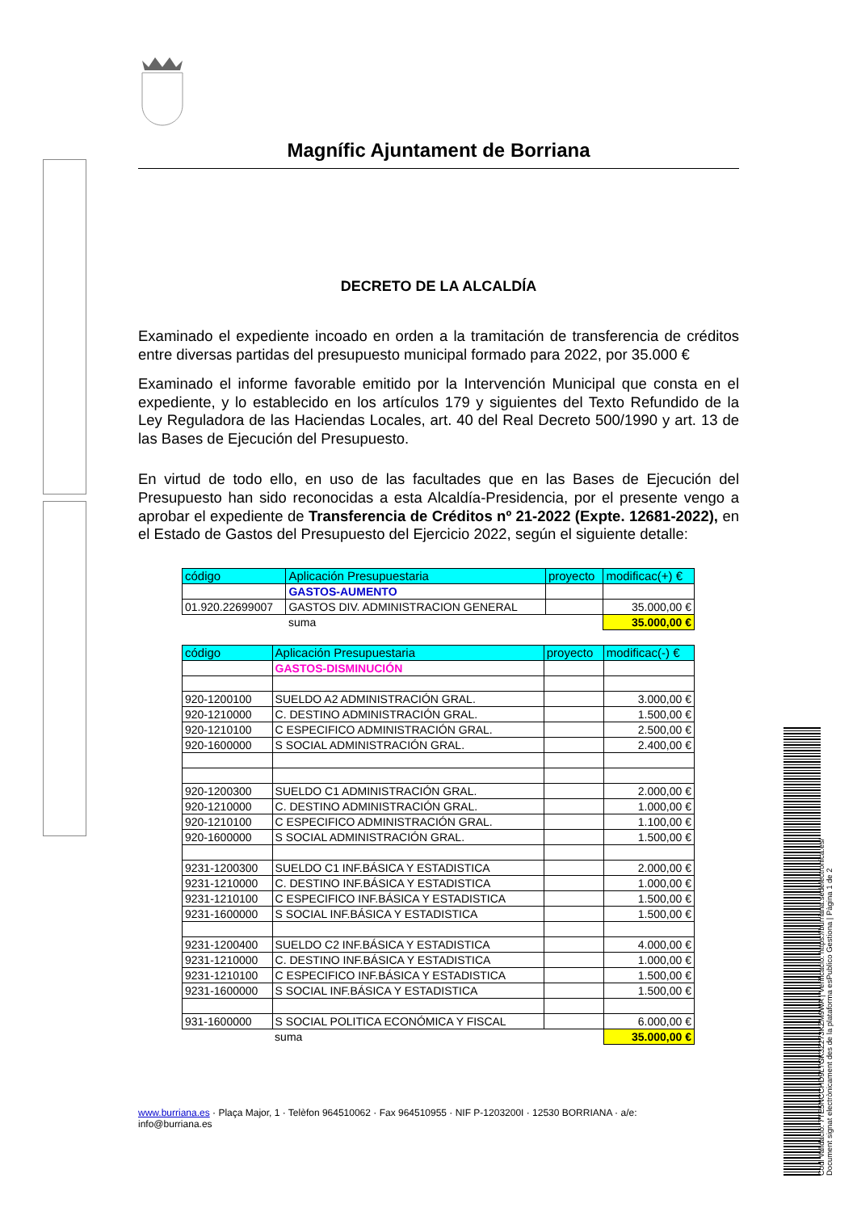Codi Validació: 7TE5NCCHD9LTGK3Z273KZM9WA | Verificació: https://burriana.sedelectronica.es/
Document signat electrònicament des de la plataforma esPublico Gestiona | Pàgina 1 de 2
Magnífic Ajuntament de Borriana
DECRETO DE LA ALCALDÍA
Examinado el expediente incoado en orden a la tramitación de transferencia de créditos entre diversas partidas del presupuesto municipal formado para 2022, por 35.000 €
Examinado el informe favorable emitido por la Intervención Municipal que consta en el expediente, y lo establecido en los artículos 179 y siguientes del Texto Refundido de la Ley Reguladora de las Haciendas Locales, art. 40 del Real Decreto 500/1990 y art. 13 de las Bases de Ejecución del Presupuesto.
En virtud de todo ello, en uso de las facultades que en las Bases de Ejecución del Presupuesto han sido reconocidas a esta Alcaldía-Presidencia, por el presente vengo a aprobar el expediente de Transferencia de Créditos nº 21-2022 (Expte. 12681-2022), en el Estado de Gastos del Presupuesto del Ejercicio 2022, según el siguiente detalle:
| código | Aplicación Presupuestaria | proyecto | modificac(+) € |
| | GASTOS-AUMENTO | | |
| 01.920.22699007 | GASTOS DIV. ADMINISTRACION GENERAL | | 35.000,00 € |
| | suma | | 35.000,00 € |
| código | Aplicación Presupuestaria | proyecto | modificac(-) € |
| | GASTOS-DISMINUCIÓN | | |
| 920-1200100 | SUELDO A2 ADMINISTRACIÓN GRAL. | | 3.000,00 € |
| 920-1210000 | C. DESTINO ADMINISTRACIÓN GRAL. | | 1.500,00 € |
| 920-1210100 | C ESPECIFICO ADMINISTRACIÓN GRAL. | | 2.500,00 € |
| 920-1600000 | S SOCIAL ADMINISTRACIÓN GRAL. | | 2.400,00 € |
| 920-1200300 | SUELDO C1 ADMINISTRACIÓN GRAL. | | 2.000,00 € |
| 920-1210000 | C. DESTINO ADMINISTRACIÓN GRAL. | | 1.000,00 € |
| 920-1210100 | C ESPECIFICO ADMINISTRACIÓN GRAL. | | 1.100,00 € |
| 920-1600000 | S SOCIAL ADMINISTRACIÓN GRAL. | | 1.500,00 € |
| 9231-1200300 | SUELDO C1 INF.BÁSICA Y ESTADISTICA | | 2.000,00 € |
| 9231-1210000 | C. DESTINO INF.BÁSICA Y ESTADISTICA | | 1.000,00 € |
| 9231-1210100 | C ESPECIFICO INF.BÁSICA Y ESTADISTICA | | 1.500,00 € |
| 9231-1600000 | S SOCIAL INF.BÁSICA Y ESTADISTICA | | 1.500,00 € |
| 9231-1200400 | SUELDO C2 INF.BÁSICA Y ESTADISTICA | | 4.000,00 € |
| 9231-1210000 | C. DESTINO INF.BÁSICA Y ESTADISTICA | | 1.000,00 € |
| 9231-1210100 | C ESPECIFICO INF.BÁSICA Y ESTADISTICA | | 1.500,00 € |
| 9231-1600000 | S SOCIAL INF.BÁSICA Y ESTADISTICA | | 1.500,00 € |
| 931-1600000 | S SOCIAL POLITICA ECONÓMICA Y FISCAL | | 6.000,00 € |
| | suma | | 35.000,00 € |
www.burriana.es · Plaça Major, 1 · Telèfon 964510062 · Fax 964510955 · NIF P-1203200I · 12530 BORRIANA · a/e: info@burriana.es